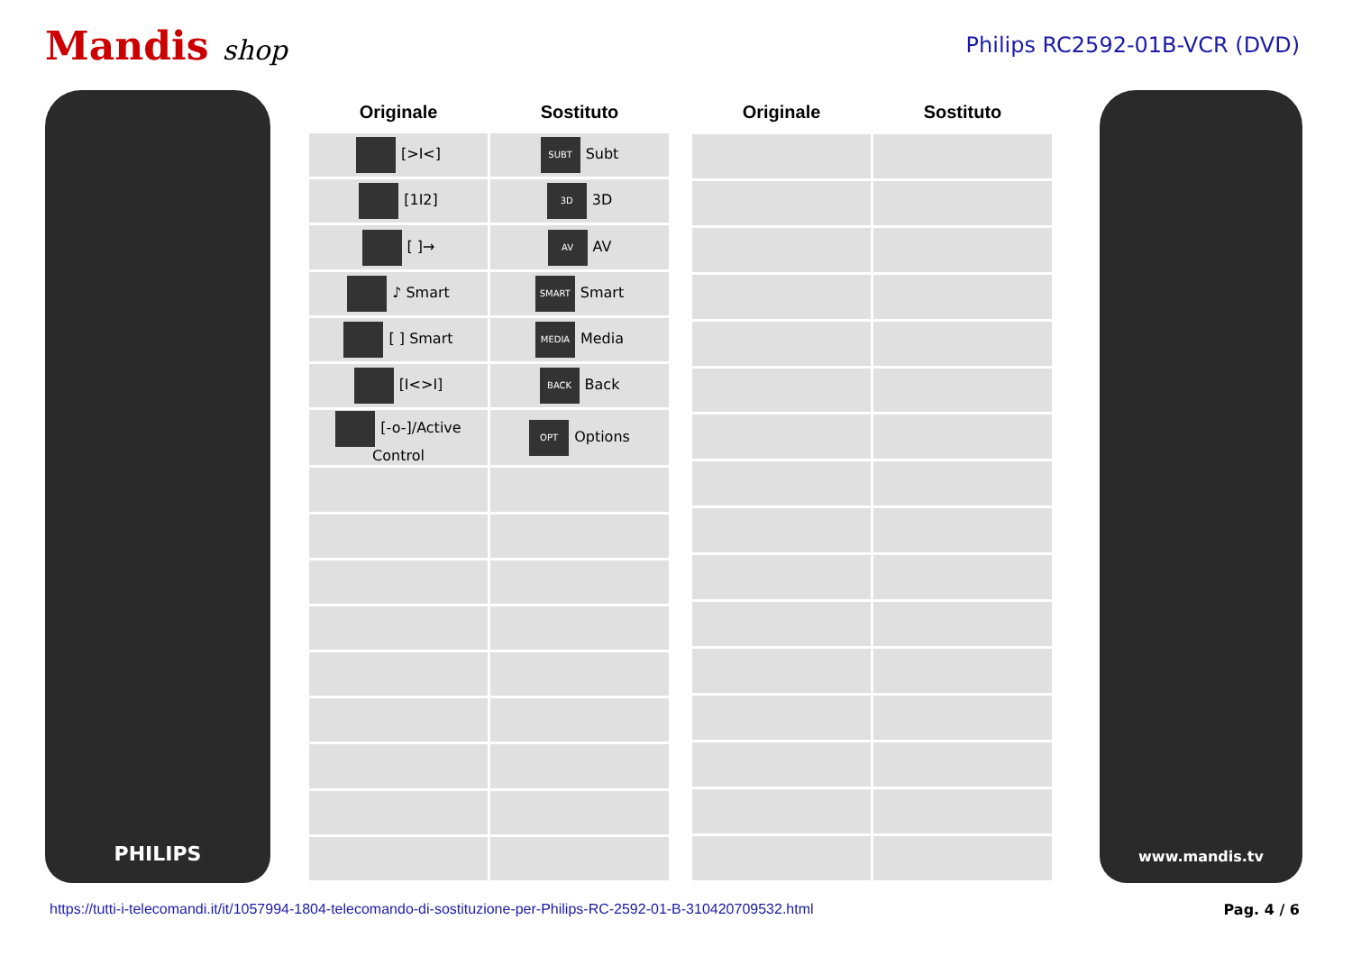Mandis shop
Philips RC2592-01B-VCR (DVD)
PHILIPS
| Originale | Sostituto |
| --- | --- |
| [>I<] | SUBT Subt |
| [1I2] | 3D 3D |
| [ ]→ | AV AV |
| ♪ Smart | SMART Smart |
| [ ] Smart | MEDIA Media |
| [I<>I] | BACK Back |
| [-o-]/Active Control | OPT Options |
| Originale | Sostituto |
| --- | --- |
www.mandis.tv
https://tutti-i-telecomandi.it/it/1057994-1804-telecomando-di-sostituzione-per-Philips-RC-2592-01-B-310420709532.html Pag. 4 / 6